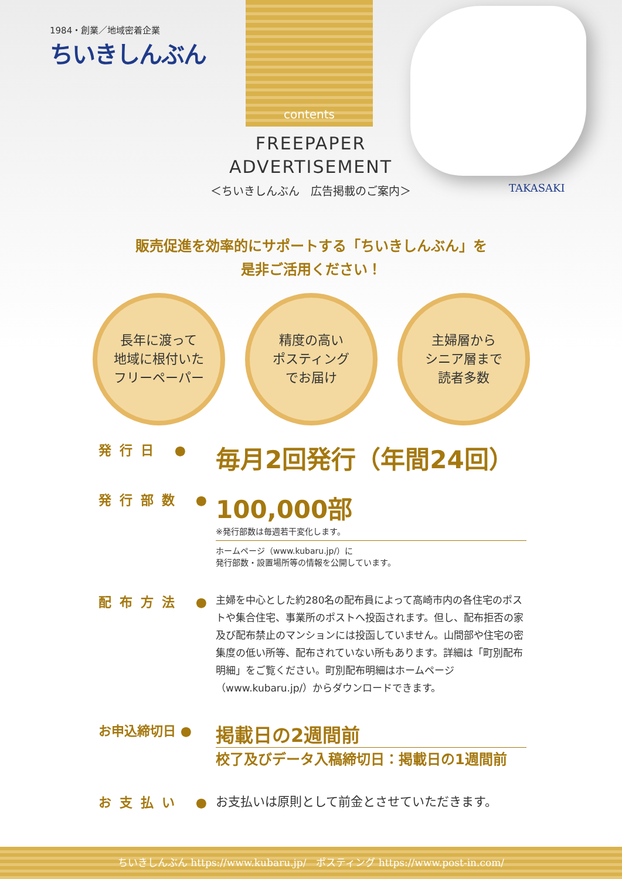1984・創業／地域密着企業
ちいきしんぶん
contents
TAKASAKI
FREEPAPER
ADVERTISEMENT
＜ちいきしんぶん　広告掲載のご案内＞
販売促進を効率的にサポートする「ちいきしんぶん」を
是非ご活用ください！
長年に渡って
地域に根付いた
フリーペーパー
精度の高い
ポスティング
でお届け
主婦層から
シニア層まで
読者多数
発行日 ●
毎月2回発行（年間24回）
発行部数 ●
100,000部
※発行部数は毎週若干変化します。
ホームページ（www.kubaru.jp/）に
発行部数・設置場所等の情報を公開しています。
配布方法 ●
主婦を中心とした約280名の配布員によって高崎市内の各住宅のポストや集合住宅、事業所のポストへ投函されます。但し、配布拒否の家及び配布禁止のマンションには投函していません。山間部や住宅の密集度の低い所等、配布されていない所もあります。詳細は「町別配布明細」をご覧ください。町別配布明細はホームページ（www.kubaru.jp/）からダウンロードできます。
お申込締切日 ●
掲載日の2週間前
校了及びデータ入稿締切日：掲載日の1週間前
お支払い ● お支払いは原則として前金とさせていただきます。
ちいきしんぶん https://www.kubaru.jp/　ポスティング https://www.post-in.com/